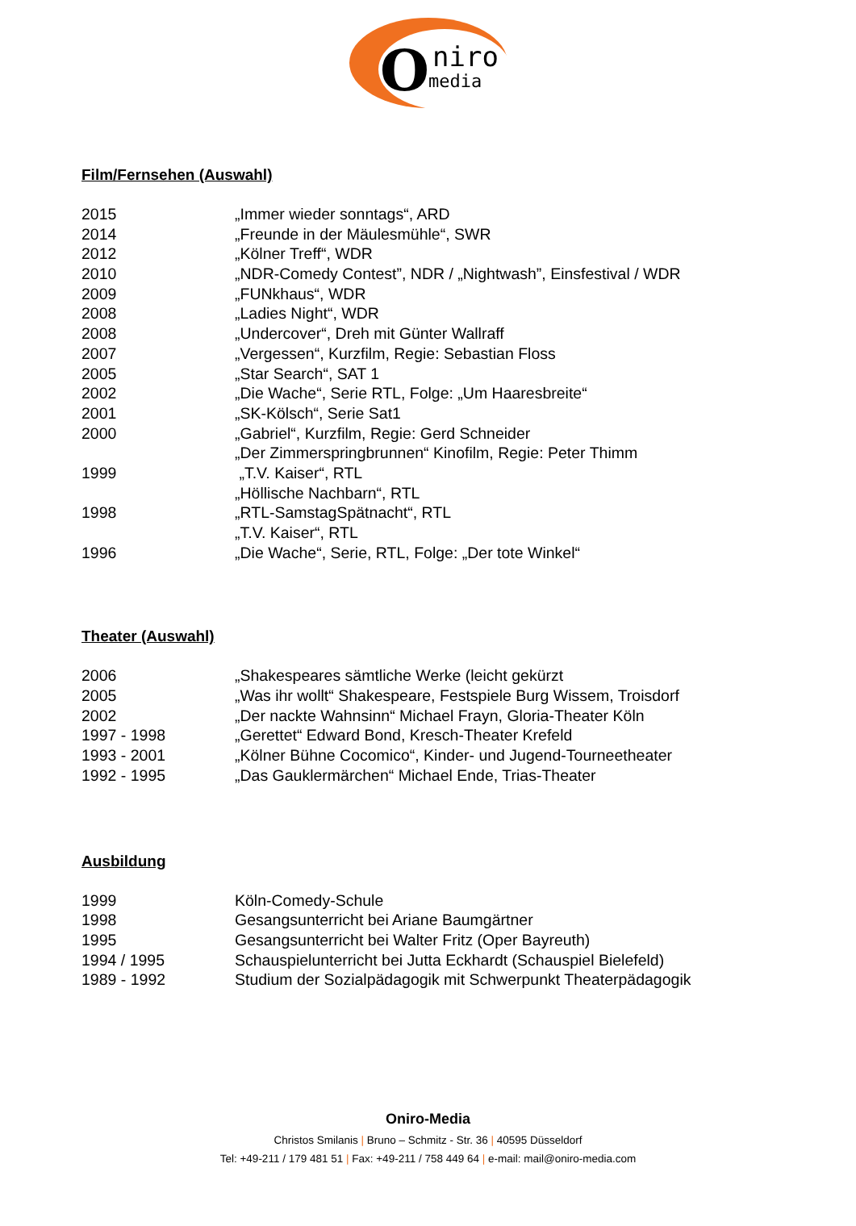O
niro
media
Film/Fernsehen (Auswahl)
| 2015 | „Immer wieder sonntags“, ARD |
| 2014 | „Freunde in der Mäulesmühle“, SWR |
| 2012 | „Kölner Treff“, WDR |
| 2010 | „NDR-Comedy Contest”, NDR / „Nightwash”, Einsfestival / WDR |
| 2009 | „FUNkhaus“, WDR |
| 2008 | „Ladies Night“, WDR |
| 2008 | „Undercover“, Dreh mit Günter Wallraff |
| 2007 | „Vergessen“, Kurzfilm, Regie: Sebastian Floss |
| 2005 | „Star Search“, SAT 1 |
| 2002 | „Die Wache“, Serie RTL, Folge: „Um Haaresbreite“ |
| 2001 | „SK-Kölsch“, Serie Sat1 |
| 2000 | „Gabriel“, Kurzfilm, Regie: Gerd Schneider |
| | „Der Zimmerspringbrunnen“ Kinofilm, Regie: Peter Thimm |
| 1999 | „T.V. Kaiser“, RTL |
| | „Höllische Nachbarn“, RTL |
| 1998 | „RTL-SamstagSpätnacht“, RTL |
| | „T.V. Kaiser“, RTL |
| 1996 | „Die Wache“, Serie, RTL, Folge: „Der tote Winkel“ |
Theater (Auswahl)
| 2006 | „Shakespeares sämtliche Werke (leicht gekürzt |
| 2005 | „Was ihr wollt“ Shakespeare, Festspiele Burg Wissem, Troisdorf |
| 2002 | „Der nackte Wahnsinn“ Michael Frayn, Gloria-Theater Köln |
| 1997 - 1998 | „Gerettet“ Edward Bond, Kresch-Theater Krefeld |
| 1993 - 2001 | „Kölner Bühne Cocomico“, Kinder- und Jugend-Tourneetheater |
| 1992 - 1995 | „Das Gauklermärchen“ Michael Ende, Trias-Theater |
Ausbildung
| 1999 | Köln-Comedy-Schule |
| 1998 | Gesangsunterricht bei Ariane Baumgärtner |
| 1995 | Gesangsunterricht bei Walter Fritz (Oper Bayreuth) |
| 1994 / 1995 | Schauspielunterricht bei Jutta Eckhardt (Schauspiel Bielefeld) |
| 1989 - 1992 | Studium der Sozialpädagogik mit Schwerpunkt Theaterpädagogik |
Oniro-Media
Christos Smilanis | Bruno – Schmitz - Str. 36 | 40595 Düsseldorf
Tel: +49-211 / 179 481 51 | Fax: +49-211 / 758 449 64 | e-mail: mail@oniro-media.com